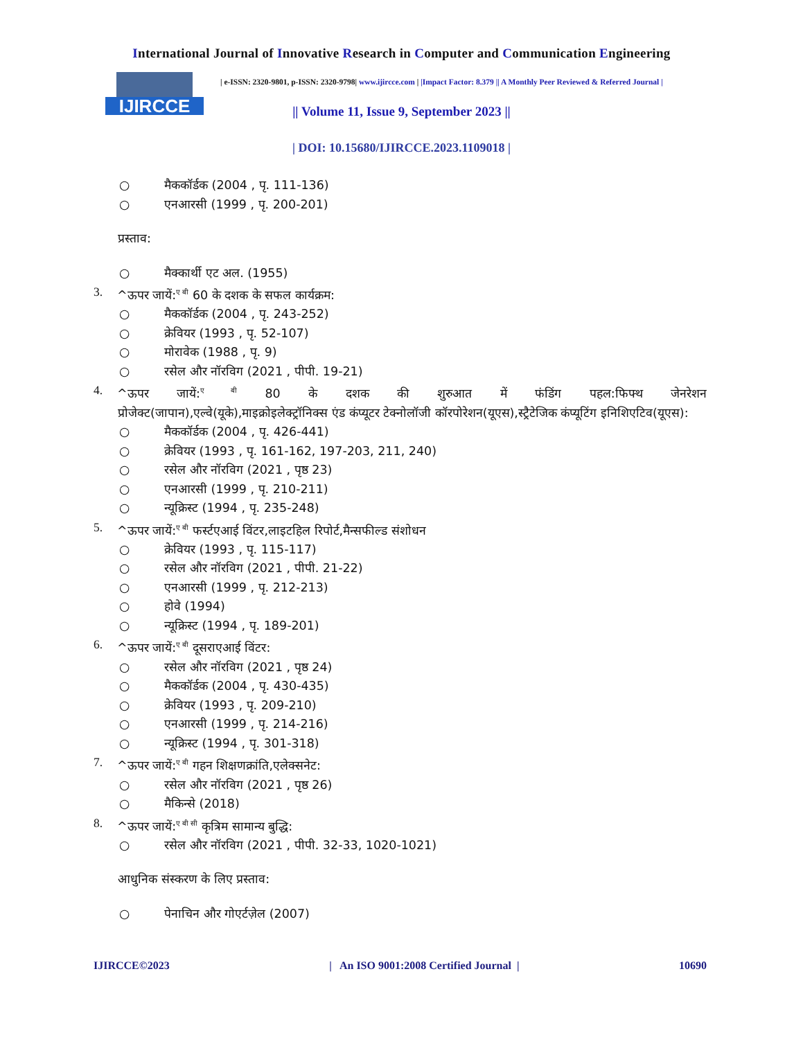International Journal of Innovative Research in Computer and Communication Engineering
IJIRCCE
| e-ISSN: 2320-9801, p-ISSN: 2320-9798| www.ijircce.com | |Impact Factor: 8.379 || A Monthly Peer Reviewed & Referred Journal |
|| Volume 11, Issue 9, September 2023 ||
| DOI: 10.15680/IJIRCCE.2023.1109018 |
○ मैककॉर्डक (2004 , पृ. 111-136)
○ एनआरसी (1999 , पृ. 200-201)
प्रस्ताव:
○ मैक्कार्थी एट अल. (1955)
3. ^ऊपर जायें:<sup>ए बी</sup> 60 के दशक के सफल कार्यक्रम:
○ मैककॉर्डक (2004 , पृ. 243-252)
○ क्रेवियर (1993 , पृ. 52-107)
○ मोरावेक (1988 , पृ. 9)
○ रसेल और नॉरविग (2021 , पीपी. 19-21)
4. ^ऊपर जायें:<sup>ए बी</sup> 80 के दशक की शुरुआत में फंडिंग पहल:फिफ्थ जेनरेशन
प्रोजेक्ट(जापान),एल्वे(यूके),माइक्रोइलेक्ट्रॉनिक्स एंड कंप्यूटर टेक्नोलॉजी कॉरपोरेशन(यूएस),स्ट्रैटेजिक कंप्यूटिंग इनिशिएटिव(यूएस):
○ मैककॉर्डक (2004 , पृ. 426-441)
○ क्रेवियर (1993 , पृ. 161-162, 197-203, 211, 240)
○ रसेल और नॉरविग (2021 , पृष्ठ 23)
○ एनआरसी (1999 , पृ. 210-211)
○ न्यूक्रिस्ट (1994 , पृ. 235-248)
5. ^ऊपर जायें:<sup>ए बी</sup> फर्स्टएआई विंटर,लाइटहिल रिपोर्ट,मैन्सफील्ड संशोधन
○ क्रेवियर (1993 , पृ. 115-117)
○ रसेल और नॉरविग (2021 , पीपी. 21-22)
○ एनआरसी (1999 , पृ. 212-213)
○ होवे (1994)
○ न्यूक्रिस्ट (1994 , पृ. 189-201)
6. ^ऊपर जायें:<sup>ए बी</sup> दूसराएआई विंटर:
○ रसेल और नॉरविग (2021 , पृष्ठ 24)
○ मैककॉर्डक (2004 , पृ. 430-435)
○ क्रेवियर (1993 , पृ. 209-210)
○ एनआरसी (1999 , पृ. 214-216)
○ न्यूक्रिस्ट (1994 , पृ. 301-318)
7. ^ऊपर जायें:<sup>ए बी</sup> गहन शिक्षणक्रांति,एलेक्सनेट:
○ रसेल और नॉरविग (2021 , पृष्ठ 26)
○ मैकिन्से (2018)
8. ^ऊपर जायें:<sup>ए बी सी</sup> कृत्रिम सामान्य बुद्धि:
○ रसेल और नॉरविग (2021 , पीपी. 32-33, 1020-1021)
आधुनिक संस्करण के लिए प्रस्ताव:
○ पेनाचिन और गोएर्टज़ेल (2007)
IJIRCCE©2023 | An ISO 9001:2008 Certified Journal | 10690